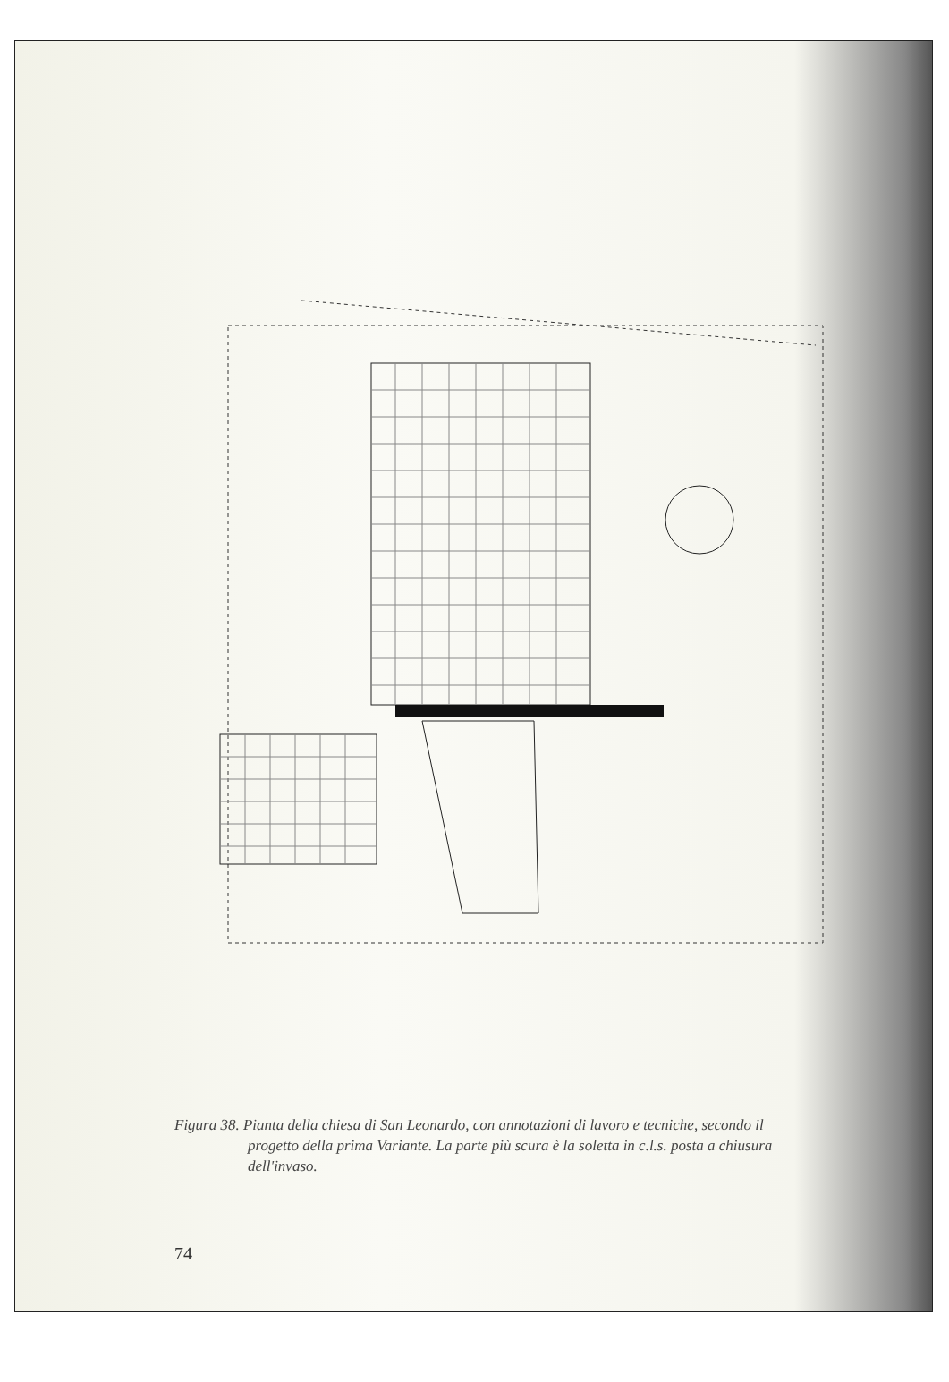Figura 38. Pianta della chiesa di San Leonardo, con annotazioni di lavoro e tecniche, secondo il progetto della prima Variante. La parte più scura è la soletta in c.l.s. posta a chiusura dell'invaso.
74